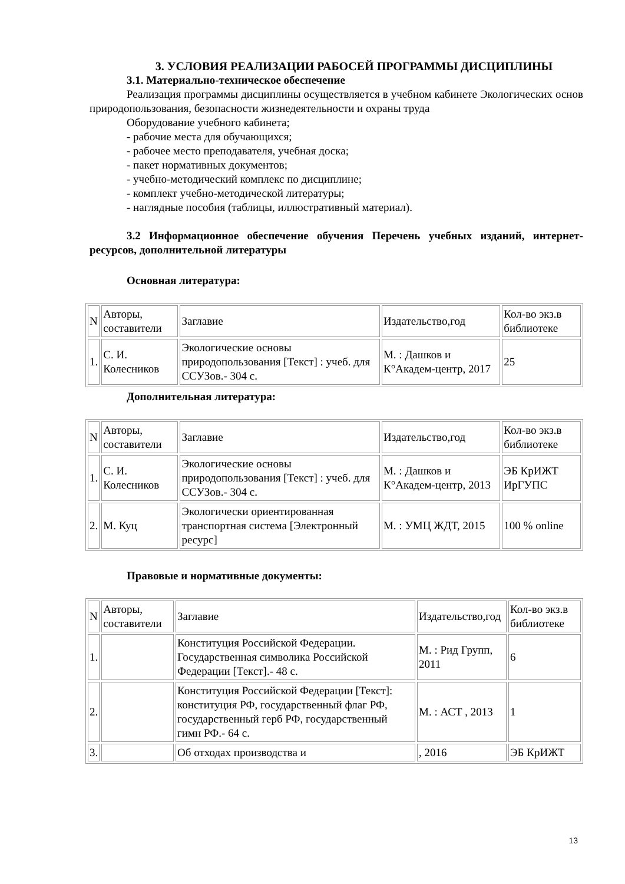3. УСЛОВИЯ РЕАЛИЗАЦИИ РАБОСЕЙ ПРОГРАММЫ ДИСЦИПЛИНЫ
3.1. Материально-техническое обеспечение
Реализация программы дисциплины осуществляется в учебном кабинете Экологических основ природопользования, безопасности жизнедеятельности и охраны труда
Оборудование учебного кабинета;
- рабочие места для обучающихся;
- рабочее место преподавателя, учебная доска;
- пакет нормативных документов;
- учебно-методический комплекс по дисциплине;
- комплект учебно-методической литературы;
- наглядные пособия (таблицы, иллюстративный материал).
3.2 Информационное обеспечение обучения Перечень учебных изданий, интернет-ресурсов, дополнительной литературы
Основная литература:
| N | Авторы, составители | Заглавие | Издательство,год | Кол-во экз.в библиотеке |
| 1. | С. И. Колесников | Экологические основы природопользования [Текст] : учеб. для ССУЗов.- 304 с. | М. : Дашков и К°Академ-центр, 2017 | 25 |
Дополнительная литература:
| N | Авторы, составители | Заглавие | Издательство,год | Кол-во экз.в библиотеке |
| 1. | С. И. Колесников | Экологические основы природопользования [Текст] : учеб. для ССУЗов.- 304 с. | М. : Дашков и К°Академ-центр, 2013 | ЭБ КрИЖТ ИрГУПС |
| 2. | М. Куц | Экологически ориентированная транспортная система [Электронный ресурс] | М. : УМЦ ЖДТ, 2015 | 100 % online |
Правовые и нормативные документы:
| N | Авторы, составители | Заглавие | Издательство,год | Кол-во экз.в библиотеке |
| 1. | | Конституция Российской Федерации. Государственная символика Российской Федерации [Текст].- 48 с. | М. : Рид Групп, 2011 | 6 |
| 2. | | Конституция Российской Федерации [Текст]: конституция РФ, государственный флаг РФ, государственный герб РФ, государственный гимн РФ.- 64 с. | М. : АСТ , 2013 | 1 |
| 3. | | Об отходах производства и | , 2016 | ЭБ КрИЖТ |
13